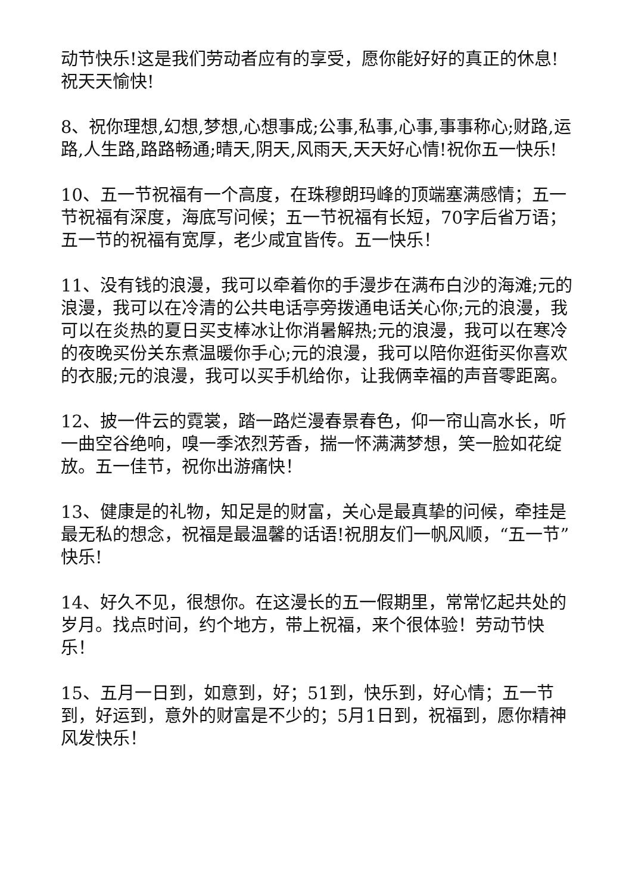动节快乐!这是我们劳动者应有的享受，愿你能好好的真正的休息!祝天天愉快!
8、祝你理想,幻想,梦想,心想事成;公事,私事,心事,事事称心;财路,运路,人生路,路路畅通;晴天,阴天,风雨天,天天好心情!祝你五一快乐!
10、五一节祝福有一个高度，在珠穆朗玛峰的顶端塞满感情；五一节祝福有深度，海底写问候；五一节祝福有长短，70字后省万语；五一节的祝福有宽厚，老少咸宜皆传。五一快乐！
11、没有钱的浪漫，我可以牵着你的手漫步在满布白沙的海滩;元的浪漫，我可以在冷清的公共电话亭旁拨通电话关心你;元的浪漫，我可以在炎热的夏日买支棒冰让你消暑解热;元的浪漫，我可以在寒冷的夜晚买份关东煮温暖你手心;元的浪漫，我可以陪你逛街买你喜欢的衣服;元的浪漫，我可以买手机给你，让我俩幸福的声音零距离。
12、披一件云的霓裳，踏一路烂漫春景春色，仰一帘山高水长，听一曲空谷绝响，嗅一季浓烈芳香，揣一怀满满梦想，笑一脸如花绽放。五一佳节，祝你出游痛快！
13、健康是的礼物，知足是的财富，关心是最真挚的问候，牵挂是最无私的想念，祝福是最温馨的话语!祝朋友们一帆风顺，“五一节”快乐!
14、好久不见，很想你。在这漫长的五一假期里，常常忆起共处的岁月。找点时间，约个地方，带上祝福，来个很体验！劳动节快乐！
15、五月一日到，如意到，好；51到，快乐到，好心情；五一节到，好运到，意外的财富是不少的；5月1日到，祝福到，愿你精神风发快乐！